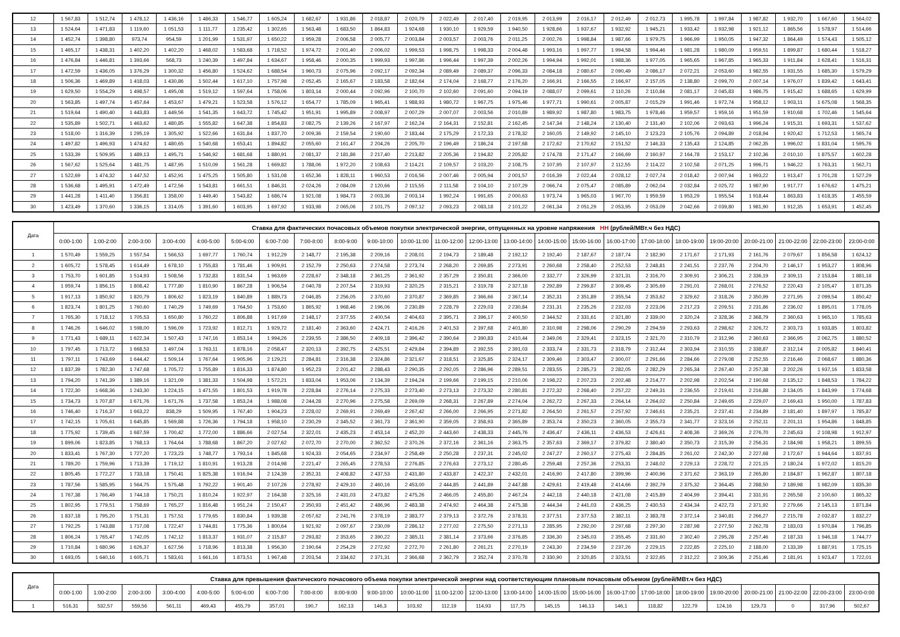| 12 | 1 567,83 | 1 512,74 | 1 478,12 | 1 436,16 | 1 486,33 | 1 546,77 | 1 605,24 | 1 682,67 | 1 931,86 | 2 018,87 | 2 020,79 | 2 022,49 | 2 017,40 | 2 019,95 | 2 013,99 | 2 016,17 | 2 012,49 | 2 012,73 | 1 995,78 | 1 997,84 | 1 987,82 | 1 932,70 | 1 667,60 | 1 564,02 |
| 13 | 1 524,64 | 1 471,83 | 1 119,60 | 1 051,53 | 1 111,77 | 1 235,42 | 1 302,65 | 1 563,48 | 1 683,50 | 1 864,83 | 1 924,68 | 1 930,10 | 1 929,59 | 1 940,50 | 1 928,66 | 1 937,67 | 1 932,92 | 1 945,21 | 1 933,42 | 1 932,98 | 1 921,12 | 1 865,56 | 1 578,97 | 1 514,66 |
| 14 | 1 452,74 | 1 398,80 | 973,74 | 954,59 | 1 201,99 | 1 531,97 | 1 650,22 | 1 959,28 | 2 006,58 | 2 005,77 | 2 003,84 | 2 003,57 | 2 003,76 | 2 011,25 | 2 002,76 | 1 998,84 | 1 987,66 | 1 979,75 | 1 966,99 | 1 950,05 | 1 947,32 | 1 864,49 | 1 574,43 | 1 505,12 |
| 15 | 1 465,17 | 1 438,31 | 1 402,20 | 1 402,20 | 1 468,02 | 1 583,68 | 1 718,52 | 1 974,72 | 2 001,40 | 2 006,02 | 1 999,53 | 1 998,75 | 1 998,33 | 2 004,48 | 1 993,16 | 1 997,77 | 1 994,58 | 1 994,46 | 1 981,28 | 1 980,09 | 1 959,51 | 1 899,87 | 1 680,44 | 1 518,27 |
| 16 | 1 476,84 | 1 446,81 | 1 393,66 | 568,73 | 1 240,39 | 1 497,84 | 1 634,67 | 1 958,46 | 2 000,35 | 1 999,93 | 1 997,86 | 1 996,44 | 1 997,39 | 2 002,26 | 1 994,94 | 1 992,01 | 1 988,36 | 1 977,05 | 1 965,65 | 1 967,85 | 1 965,33 | 1 911,84 | 1 628,41 | 1 516,31 |
| 17 | 1 472,59 | 1 436,05 | 1 376,29 | 1 300,32 | 1 456,80 | 1 524,62 | 1 688,54 | 1 960,73 | 2 075,96 | 2 092,17 | 2 092,34 | 2 089,49 | 2 089,37 | 2 096,33 | 2 084,18 | 2 080,67 | 2 090,49 | 2 086,17 | 2 072,21 | 2 053,60 | 1 982,55 | 1 931,55 | 1 685,30 | 1 579,29 |
| 18 | 1 506,36 | 1 469,89 | 1 418,03 | 1 430,86 | 1 502,44 | 1 617,10 | 1 757,98 | 2 052,45 | 2 165,67 | 2 183,58 | 2 182,64 | 2 174,04 | 2 168,77 | 2 176,20 | 2 166,91 | 2 166,55 | 2 166,97 | 2 157,05 | 2 138,80 | 2 099,70 | 2 007,14 | 1 976,07 | 1 839,42 | 1 643,41 |
| 19 | 1 629,50 | 1 554,29 | 1 498,57 | 1 495,08 | 1 519,12 | 1 597,64 | 1 758,06 | 1 803,14 | 2 000,44 | 2 092,96 | 2 100,70 | 2 102,60 | 2 091,60 | 2 094,19 | 2 088,07 | 2 099,61 | 2 110,26 | 2 110,84 | 2 081,17 | 2 045,83 | 1 986,75 | 1 915,42 | 1 688,65 | 1 629,99 |
| 20 | 1 563,85 | 1 497,74 | 1 457,64 | 1 453,67 | 1 479,21 | 1 523,58 | 1 576,12 | 1 654,77 | 1 785,09 | 1 965,41 | 1 988,93 | 1 980,72 | 1 967,75 | 1 975,46 | 1 977,71 | 1 990,61 | 2 005,87 | 2 015,29 | 1 991,46 | 1 972,74 | 1 958,12 | 1 903,11 | 1 675,08 | 1 568,35 |
| 21 | 1 519,64 | 1 490,40 | 1 443,83 | 1 449,56 | 1 541,35 | 1 643,72 | 1 745,42 | 1 951,91 | 1 995,89 | 2 008,97 | 2 007,29 | 2 007,07 | 2 003,56 | 2 010,89 | 1 989,92 | 1 987,80 | 1 983,75 | 1 978,46 | 1 959,57 | 1 959,16 | 1 951,59 | 1 910,68 | 1 702,46 | 1 545,64 |
| 22 | 1 535,89 | 1 502,71 | 1 463,62 | 1 480,85 | 1 555,82 | 1 647,38 | 1 854,83 | 2 082,75 | 2 139,26 | 2 167,97 | 2 162,24 | 2 164,31 | 2 152,81 | 2 162,45 | 2 147,34 | 2 148,24 | 2 130,40 | 2 131,40 | 2 102,06 | 2 093,63 | 1 996,24 | 1 915,31 | 1 693,31 | 1 537,62 |
| 23 | 1 518,00 | 1 316,39 | 1 295,19 | 1 305,92 | 1 522,66 | 1 631,84 | 1 837,70 | 2 009,36 | 2 159,54 | 2 190,60 | 2 183,44 | 2 175,29 | 2 172,33 | 2 178,32 | 2 160,05 | 2 149,92 | 2 145,10 | 2 123,23 | 2 105,76 | 2 094,89 | 2 018,94 | 1 920,42 | 1 712,53 | 1 565,74 |
| 24 | 1 497,82 | 1 496,93 | 1 474,62 | 1 480,65 | 1 540,68 | 1 653,41 | 1 894,82 | 2 055,60 | 2 161,47 | 2 204,26 | 2 205,70 | 2 196,49 | 2 186,24 | 2 197,68 | 2 172,62 | 2 170,62 | 2 151,52 | 2 146,33 | 2 135,43 | 2 124,85 | 2 062,35 | 1 996,02 | 1 831,04 | 1 595,76 |
| 25 | 1 533,39 | 1 509,95 | 1 489,13 | 1 495,71 | 1 546,92 | 1 681,68 | 1 880,91 | 2 081,37 | 2 181,86 | 2 217,40 | 2 213,82 | 2 205,36 | 2 194,82 | 2 205,82 | 2 174,78 | 2 171,47 | 2 166,69 | 2 160,97 | 2 164,78 | 2 153,17 | 2 102,36 | 2 010,10 | 1 875,57 | 1 602,28 |
| 26 | 1 567,62 | 1 525,64 | 1 481,75 | 1 487,95 | 1 510,09 | 1 561,28 | 1 669,82 | 1 788,06 | 1 972,20 | 2 108,63 | 2 114,21 | 2 109,57 | 2 103,20 | 2 108,75 | 2 107,95 | 2 107,97 | 2 112,55 | 2 114,22 | 2 102,58 | 2 071,25 | 1 996,71 | 1 946,22 | 1 763,31 | 1 562,71 |
| 27 | 1 522,69 | 1 474,32 | 1 447,52 | 1 452,91 | 1 475,25 | 1 505,80 | 1 531,08 | 1 652,36 | 1 828,11 | 1 960,53 | 2 016,56 | 2 007,46 | 2 005,94 | 2 001,57 | 2 016,39 | 2 022,44 | 2 028,12 | 2 027,74 | 2 018,42 | 2 007,94 | 1 993,22 | 1 913,47 | 1 701,28 | 1 527,29 |
| 28 | 1 536,68 | 1 495,91 | 1 472,49 | 1 472,56 | 1 543,81 | 1 661,51 | 1 846,31 | 2 024,26 | 2 084,09 | 2 120,66 | 2 115,55 | 2 111,58 | 2 104,10 | 2 107,29 | 2 066,74 | 2 075,47 | 2 085,89 | 2 062,04 | 2 032,84 | 2 025,72 | 1 987,90 | 1 917,77 | 1 676,62 | 1 475,21 |
| 29 | 1 441,28 | 1 411,40 | 1 356,81 | 1 358,00 | 1 449,40 | 1 543,82 | 1 686,74 | 1 921,08 | 1 984,73 | 2 003,36 | 2 003,14 | 1 992,24 | 1 991,65 | 2 000,63 | 1 973,74 | 1 965,03 | 1 967,70 | 1 959,59 | 1 953,29 | 1 955,54 | 1 918,44 | 1 863,83 | 1 618,35 | 1 455,59 |
| 30 | 1 423,49 | 1 370,60 | 1 336,15 | 1 314,05 | 1 391,60 | 1 603,95 | 1 697,92 | 1 933,98 | 2 065,06 | 2 101,75 | 2 097,12 | 2 093,23 | 2 083,18 | 2 101,22 | 2 061,34 | 2 051,29 | 2 053,95 | 2 053,09 | 2 042,66 | 2 039,80 | 1 981,90 | 1 912,35 | 1 653,91 | 1 452,45 |
| Дата | Ставка для фактических почасовых объемов покупки электрической энергии, отпущенных на уровне напряжения НН (рублей/МВт.ч без НДС) | | | | | | | | | | | | | | | | | | | | | | | |
| --- | --- | --- | --- | --- | --- | --- | --- | --- | --- | --- | --- | --- | --- | --- | --- | --- | --- | --- | --- | --- | --- | --- | --- | --- |
| | 0:00-1:00 | 1:00-2:00 | 2:00-3:00 | 3:00-4:00 | 4:00-5:00 | 5:00-6:00 | 6:00-7:00 | 7:00-8:00 | 8:00-9:00 | 9:00-10:00 | 10:00-11:00 | 11:00-12:00 | 12:00-13:00 | 13:00-14:00 | 14:00-15:00 | 15:00-16:00 | 16:00-17:00 | 17:00-18:00 | 18:00-19:00 | 19:00-20:00 | 20:00-21:00 | 21:00-22:00 | 22:00-23:00 | 23:00-0:00 |
| 1 | 1 570,49 | 1 559,25 | 1 557,54 | 1 566,53 | 1 697,77 | 1 760,74 | 1 912,29 | 2 148,77 | 2 195,38 | 2 209,16 | 2 208,01 | 2 194,73 | 2 189,48 | 2 192,12 | 2 192,40 | 2 187,67 | 2 187,74 | 2 182,90 | 2 171,67 | 2 171,93 | 2 161,76 | 2 079,67 | 1 856,58 | 1 624,12 |
| 2 | 1 605,72 | 1 578,45 | 1 614,49 | 1 678,10 | 1 755,83 | 1 781,46 | 1 909,91 | 2 152,79 | 2 250,63 | 2 274,58 | 2 273,74 | 2 268,20 | 2 269,85 | 2 273,91 | 2 260,68 | 2 258,40 | 2 252,53 | 2 248,81 | 2 241,51 | 2 237,76 | 2 204,70 | 2 146,17 | 1 953,27 | 1 808,96 |
| 3 | 1 753,70 | 1 601,85 | 1 514,93 | 1 508,56 | 1 732,83 | 1 831,54 | 1 963,69 | 2 228,67 | 2 348,18 | 2 361,25 | 2 361,92 | 2 357,29 | 2 350,81 | 2 366,00 | 2 332,77 | 2 326,99 | 2 321,31 | 2 316,70 | 2 309,91 | 2 306,21 | 2 336,19 | 2 309,11 | 2 153,84 | 1 881,18 |
| 4 | 1 959,74 | 1 856,15 | 1 808,42 | 1 777,80 | 1 810,90 | 1 867,28 | 1 906,54 | 2 040,78 | 2 207,54 | 2 319,93 | 2 320,25 | 2 315,21 | 2 319,78 | 2 327,18 | 2 292,89 | 2 299,87 | 2 309,45 | 2 305,69 | 2 291,01 | 2 268,01 | 2 276,52 | 2 220,43 | 2 105,47 | 1 871,35 |
| 5 | 1 917,13 | 1 850,92 | 1 820,79 | 1 806,62 | 1 823,19 | 1 840,89 | 1 889,73 | 2 046,85 | 2 256,05 | 2 370,60 | 2 370,87 | 2 369,85 | 2 366,66 | 2 367,14 | 2 352,31 | 2 351,89 | 2 355,54 | 2 353,62 | 2 329,62 | 2 318,26 | 2 350,99 | 2 271,95 | 2 099,54 | 1 850,42 |
| 6 | 1 823,74 | 1 801,25 | 1 760,60 | 1 740,29 | 1 749,69 | 1 764,50 | 1 753,60 | 1 865,92 | 1 968,46 | 2 196,06 | 2 230,89 | 2 228,79 | 2 229,03 | 2 230,84 | 2 231,31 | 2 235,26 | 2 232,03 | 2 223,06 | 2 217,23 | 2 209,51 | 2 231,86 | 2 236,02 | 1 895,01 | 1 778,05 |
| 7 | 1 765,30 | 1 718,12 | 1 705,53 | 1 650,80 | 1 760,22 | 1 806,88 | 1 917,69 | 2 148,17 | 2 377,55 | 2 400,54 | 2 404,63 | 2 395,71 | 2 396,17 | 2 400,50 | 2 344,52 | 2 331,61 | 2 321,80 | 2 339,00 | 2 320,24 | 2 328,36 | 2 368,79 | 2 360,63 | 1 965,10 | 1 785,63 |
| 8 | 1 746,26 | 1 646,02 | 1 598,00 | 1 596,09 | 1 723,92 | 1 812,71 | 1 929,72 | 2 181,40 | 2 363,60 | 2 424,71 | 2 416,26 | 2 401,53 | 2 397,68 | 2 401,80 | 2 310,98 | 2 298,06 | 2 290,29 | 2 294,59 | 2 293,63 | 2 298,62 | 2 326,72 | 2 303,73 | 1 933,85 | 1 803,82 |
| 9 | 1 771,43 | 1 689,11 | 1 622,34 | 1 507,43 | 1 747,16 | 1 853,14 | 1 994,26 | 2 239,55 | 2 386,50 | 2 409,18 | 2 396,42 | 2 390,64 | 2 390,83 | 2 410,44 | 2 349,06 | 2 329,41 | 2 323,15 | 2 321,70 | 2 310,79 | 2 312,96 | 2 360,63 | 2 366,95 | 2 062,75 | 1 880,52 |
| 10 | 1 797,45 | 1 713,72 | 1 668,53 | 1 497,04 | 1 763,11 | 1 878,16 | 2 058,47 | 2 320,13 | 2 392,75 | 2 425,51 | 2 429,84 | 2 394,89 | 2 392,55 | 2 391,03 | 2 333,74 | 2 331,73 | 2 318,79 | 2 312,44 | 2 303,94 | 2 310,55 | 2 338,87 | 2 312,14 | 2 005,82 | 1 840,41 |
| 11 | 1 797,11 | 1 743,69 | 1 644,42 | 1 509,14 | 1 767,64 | 1 905,96 | 2 129,21 | 2 284,81 | 2 316,38 | 2 324,86 | 2 321,67 | 2 318,51 | 2 325,85 | 2 324,17 | 2 309,46 | 2 303,47 | 2 300,07 | 2 291,66 | 2 284,66 | 2 279,08 | 2 252,55 | 2 216,46 | 2 068,67 | 1 880,36 |
| 12 | 1 837,39 | 1 782,30 | 1 747,68 | 1 705,72 | 1 755,89 | 1 816,33 | 1 874,80 | 1 952,23 | 2 201,42 | 2 288,43 | 2 290,35 | 2 292,05 | 2 286,96 | 2 289,51 | 2 283,55 | 2 285,73 | 2 282,05 | 2 282,29 | 2 265,34 | 2 267,40 | 2 257,38 | 2 202,26 | 1 937,16 | 1 833,58 |
| 13 | 1 794,20 | 1 741,39 | 1 389,16 | 1 321,09 | 1 381,33 | 1 504,98 | 1 572,21 | 1 833,04 | 1 953,06 | 2 134,39 | 2 194,24 | 2 199,66 | 2 199,15 | 2 210,06 | 2 198,22 | 2 207,23 | 2 202,48 | 2 214,77 | 2 202,98 | 2 202,54 | 2 190,68 | 2 135,12 | 1 848,53 | 1 784,22 |
| 14 | 1 722,30 | 1 668,36 | 1 243,30 | 1 224,15 | 1 471,55 | 1 801,53 | 1 919,78 | 2 228,84 | 2 276,14 | 2 275,33 | 2 273,40 | 2 273,13 | 2 273,32 | 2 280,81 | 2 272,32 | 2 268,40 | 2 257,22 | 2 249,31 | 2 236,55 | 2 219,61 | 2 216,88 | 2 134,05 | 1 843,99 | 1 774,68 |
| 15 | 1 734,73 | 1 707,87 | 1 671,76 | 1 671,76 | 1 737,58 | 1 853,24 | 1 988,08 | 2 244,28 | 2 270,96 | 2 275,58 | 2 269,09 | 2 268,31 | 2 267,89 | 2 274,04 | 2 262,72 | 2 267,33 | 2 264,14 | 2 264,02 | 2 250,84 | 2 249,65 | 2 229,07 | 2 169,43 | 1 950,00 | 1 787,83 |
| 16 | 1 746,40 | 1 716,37 | 1 663,22 | 838,29 | 1 509,95 | 1 767,40 | 1 904,23 | 2 228,02 | 2 269,91 | 2 269,49 | 2 267,42 | 2 266,00 | 2 266,95 | 2 271,82 | 2 264,50 | 2 261,57 | 2 257,92 | 2 246,61 | 2 235,21 | 2 237,41 | 2 234,89 | 2 181,40 | 1 897,97 | 1 785,87 |
| 17 | 1 742,15 | 1 705,61 | 1 645,85 | 1 569,88 | 1 726,36 | 1 794,18 | 1 958,10 | 2 230,29 | 2 345,52 | 2 361,73 | 2 361,90 | 2 359,05 | 2 358,93 | 2 365,89 | 2 353,74 | 2 350,23 | 2 360,05 | 2 355,73 | 2 341,77 | 2 323,16 | 2 252,11 | 2 201,11 | 1 954,86 | 1 848,85 |
| 18 | 1 775,92 | 1 739,45 | 1 687,59 | 1 700,42 | 1 772,00 | 1 886,66 | 2 027,54 | 2 322,01 | 2 435,23 | 2 453,14 | 2 452,20 | 2 443,60 | 2 438,33 | 2 445,76 | 2 436,47 | 2 436,11 | 2 436,53 | 2 426,61 | 2 408,36 | 2 369,26 | 2 276,70 | 2 245,63 | 2 108,98 | 1 912,97 |
| 19 | 1 899,06 | 1 823,85 | 1 768,13 | 1 764,64 | 1 788,68 | 1 867,20 | 2 027,62 | 2 072,70 | 2 270,00 | 2 362,52 | 2 370,26 | 2 372,16 | 2 361,16 | 2 363,75 | 2 357,63 | 2 369,17 | 2 379,82 | 2 380,40 | 2 350,73 | 2 315,39 | 2 256,31 | 2 184,98 | 1 958,21 | 1 899,55 |
| 20 | 1 833,41 | 1 767,30 | 1 727,20 | 1 723,23 | 1 748,77 | 1 793,14 | 1 845,68 | 1 924,33 | 2 054,65 | 2 234,97 | 2 258,49 | 2 250,28 | 2 237,31 | 2 245,02 | 2 247,27 | 2 260,17 | 2 275,43 | 2 284,85 | 2 261,02 | 2 242,30 | 2 227,68 | 2 172,67 | 1 944,64 | 1 837,91 |
| 21 | 1 789,20 | 1 759,96 | 1 713,39 | 1 719,12 | 1 810,91 | 1 913,28 | 2 014,98 | 2 221,47 | 2 265,45 | 2 278,53 | 2 276,85 | 2 276,63 | 2 273,12 | 2 280,45 | 2 259,48 | 2 257,36 | 2 253,31 | 2 248,02 | 2 229,13 | 2 228,72 | 2 221,15 | 2 180,24 | 1 972,02 | 1 815,20 |
| 22 | 1 805,45 | 1 772,27 | 1 733,18 | 1 750,41 | 1 825,38 | 1 916,94 | 2 124,39 | 2 352,31 | 2 408,82 | 2 437,53 | 2 431,80 | 2 433,87 | 2 422,37 | 2 432,01 | 2 416,90 | 2 417,80 | 2 399,96 | 2 400,96 | 2 371,62 | 2 363,19 | 2 265,80 | 2 184,87 | 1 962,87 | 1 807,18 |
| 23 | 1 787,56 | 1 585,95 | 1 564,75 | 1 575,48 | 1 792,22 | 1 901,40 | 2 107,26 | 2 278,92 | 2 429,10 | 2 460,16 | 2 453,00 | 2 444,85 | 2 441,89 | 2 447,88 | 2 429,61 | 2 419,48 | 2 414,66 | 2 392,79 | 2 375,32 | 2 364,45 | 2 288,50 | 2 189,98 | 1 982,09 | 1 835,30 |
| 24 | 1 767,38 | 1 766,49 | 1 744,18 | 1 750,21 | 1 810,24 | 1 922,97 | 2 164,38 | 2 325,16 | 2 431,03 | 2 473,82 | 2 475,26 | 2 466,05 | 2 455,80 | 2 467,24 | 2 442,18 | 2 440,18 | 2 421,08 | 2 415,89 | 2 404,99 | 2 394,41 | 2 331,91 | 2 265,58 | 2 100,60 | 1 865,32 |
| 25 | 1 802,95 | 1 779,51 | 1 758,69 | 1 765,27 | 1 816,48 | 1 951,24 | 2 150,47 | 2 350,93 | 2 451,42 | 2 486,96 | 2 483,38 | 2 474,92 | 2 464,38 | 2 475,38 | 2 444,34 | 2 441,03 | 2 436,25 | 2 430,53 | 2 434,34 | 2 422,73 | 2 371,92 | 2 279,66 | 2 145,13 | 1 871,84 |
| 26 | 1 837,18 | 1 795,20 | 1 751,31 | 1 757,51 | 1 779,65 | 1 830,84 | 1 939,38 | 2 057,62 | 2 241,76 | 2 378,19 | 2 383,77 | 2 379,13 | 2 372,76 | 2 378,31 | 2 377,51 | 2 377,53 | 2 382,11 | 2 383,78 | 2 372,14 | 2 340,81 | 2 266,27 | 2 215,78 | 2 032,87 | 1 832,27 |
| 27 | 1 792,25 | 1 743,88 | 1 717,08 | 1 722,47 | 1 744,81 | 1 775,36 | 1 800,64 | 1 921,92 | 2 097,67 | 2 230,09 | 2 286,12 | 2 277,02 | 2 275,50 | 2 271,13 | 2 285,95 | 2 292,00 | 2 297,68 | 2 297,30 | 2 287,98 | 2 277,50 | 2 262,78 | 2 183,03 | 1 970,84 | 1 796,85 |
| 28 | 1 806,24 | 1 765,47 | 1 742,05 | 1 742,12 | 1 813,37 | 1 931,07 | 2 115,87 | 2 293,82 | 2 353,65 | 2 390,22 | 2 385,11 | 2 381,14 | 2 373,66 | 2 376,85 | 2 336,30 | 2 345,03 | 2 355,45 | 2 331,60 | 2 302,40 | 2 295,28 | 2 257,46 | 2 187,33 | 1 946,18 | 1 744,77 |
| 29 | 1 710,84 | 1 680,96 | 1 626,37 | 1 627,56 | 1 718,96 | 1 813,38 | 1 956,30 | 2 190,64 | 2 254,29 | 2 272,92 | 2 272,70 | 2 261,80 | 2 261,21 | 2 270,19 | 2 243,30 | 2 234,59 | 2 237,26 | 2 229,15 | 2 222,85 | 2 225,10 | 2 188,00 | 2 133,39 | 1 887,91 | 1 725,15 |
| 30 | 1 693,05 | 1 640,16 | 1 605,71 | 1 583,61 | 1 661,16 | 1 873,51 | 1 967,48 | 2 203,54 | 2 334,62 | 2 371,31 | 2 366,68 | 2 362,79 | 2 352,74 | 2 370,78 | 2 330,90 | 2 320,85 | 2 323,51 | 2 322,65 | 2 312,22 | 2 309,36 | 2 251,46 | 2 181,91 | 1 923,47 | 1 722,01 |
| Дата | Ставка для превышения фактического почасового объема покупки электрической энергии над соответствующим плановым почасовым объемом (рублей/МВт.ч без НДС) | | | | | | | | | | | | | | | | | | | | | | | |
| --- | --- | --- | --- | --- | --- | --- | --- | --- | --- | --- | --- | --- | --- | --- | --- | --- | --- | --- | --- | --- | --- | --- | --- | --- |
| | 0:00-1:00 | 1:00-2:00 | 2:00-3:00 | 3:00-4:00 | 4:00-5:00 | 5:00-6:00 | 6:00-7:00 | 7:00-8:00 | 8:00-9:00 | 9:00-10:00 | 10:00-11:00 | 11:00-12:00 | 12:00-13:00 | 13:00-14:00 | 14:00-15:00 | 15:00-16:00 | 16:00-17:00 | 17:00-18:00 | 18:00-19:00 | 19:00-20:00 | 20:00-21:00 | 21:00-22:00 | 22:00-23:00 | 23:00-0:00 |
| 1 | 516,31 | 532,57 | 559,56 | 561,11 | 469,43 | 455,79 | 357,01 | 190,7 | 162,13 | 146,3 | 103,92 | 112,19 | 114,93 | 117,75 | 145,15 | 146,13 | 146,1 | 118,82 | 122,79 | 124,16 | 129,73 | 0 | 317,96 | 502,67 |